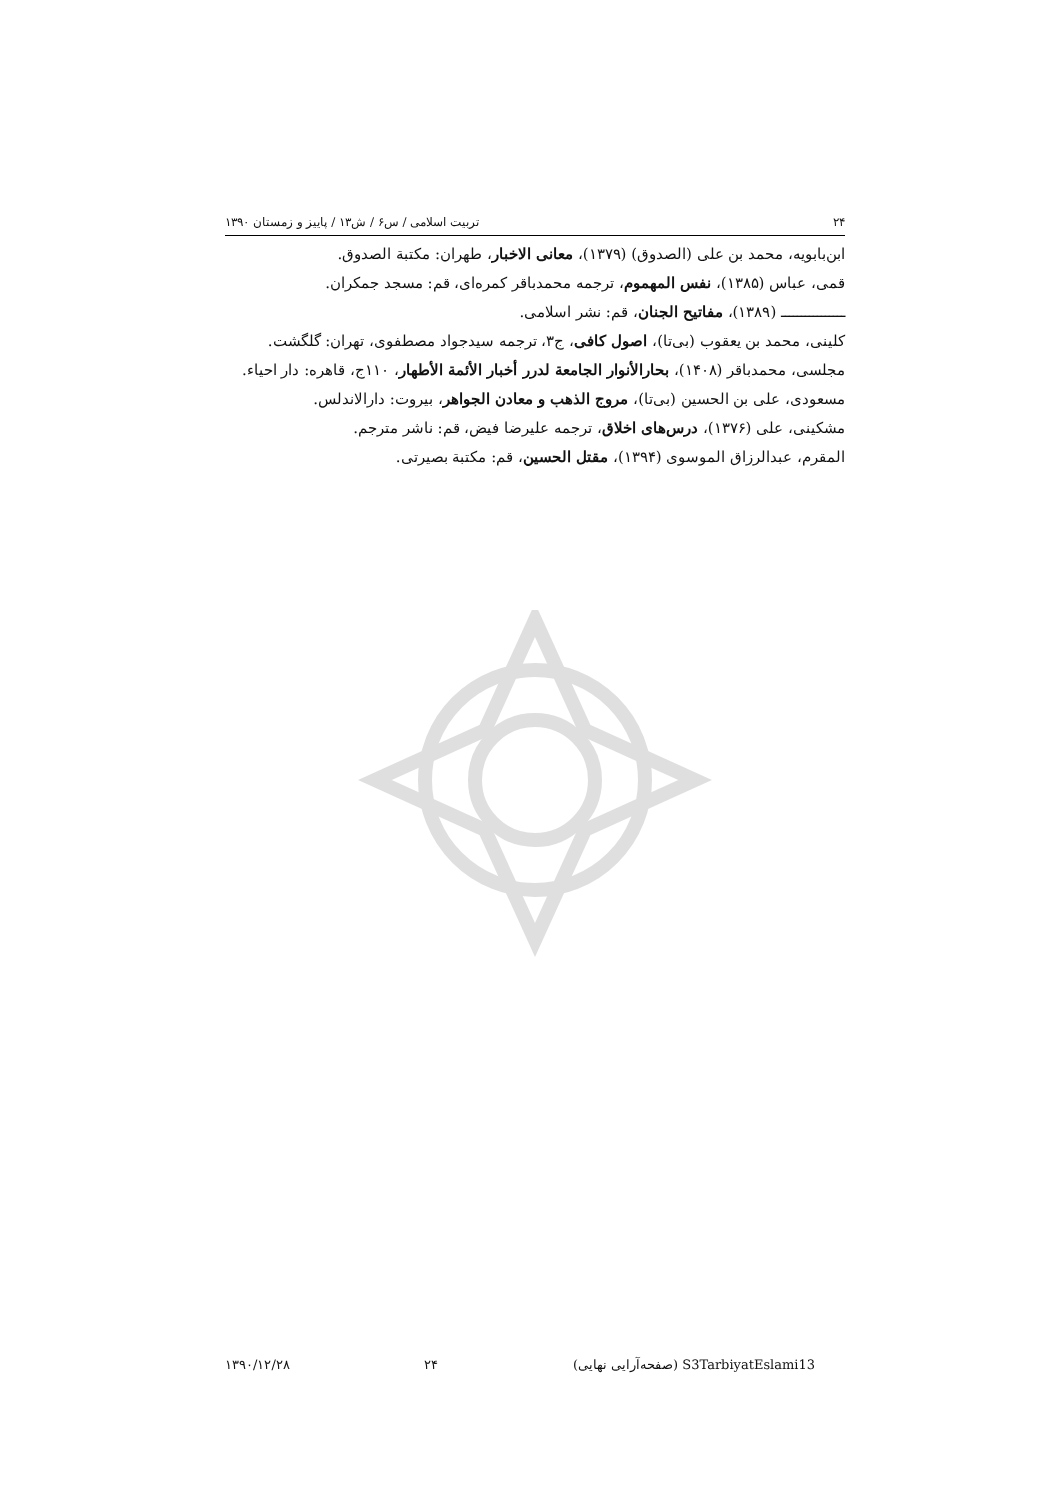۲۴ تربیت اسلامی / س۶ / ش۱۳ / پاییز و زمستان ۱۳۹۰
ابن‌بابویه، محمد بن علی (الصدوق) (۱۳۷۹)، معانی الاخبار، طهران: مکتبة الصدوق.
قمی، عباس (۱۳۸۵)، نفس المهموم، ترجمه محمدباقر کمره‌ای، قم: مسجد جمکران.
ــــــــــــــــ (۱۳۸۹)، مفاتیح الجنان، قم: نشر اسلامی.
کلینی، محمد بن یعقوب (بی‌تا)، اصول کافی، ج۳، ترجمه سیدجواد مصطفوی، تهران: گلگشت.
مجلسی، محمدباقر (۱۴۰۸)، بحارالأنوار الجامعة لدرر أخبار الأئمة الأطهار، ۱۱۰ج، قاهره: دار احیاء.
مسعودی، علی بن الحسین (بی‌تا)، مروج الذهب و معادن الجواهر، بیروت: دارالاندلس.
مشکینی، علی (۱۳۷۶)، درس‌های اخلاق، ترجمه علیرضا فیض، قم: ناشر مترجم.
المقرم، عبدالرزاق الموسوی (۱۳۹۴)، مقتل الحسین، قم: مکتبة بصیرتی.
S3TarbiyatEslami13 (صفحه‌آرایی نهایی) ۲۴ ۱۳۹۰/۱۲/۲۸